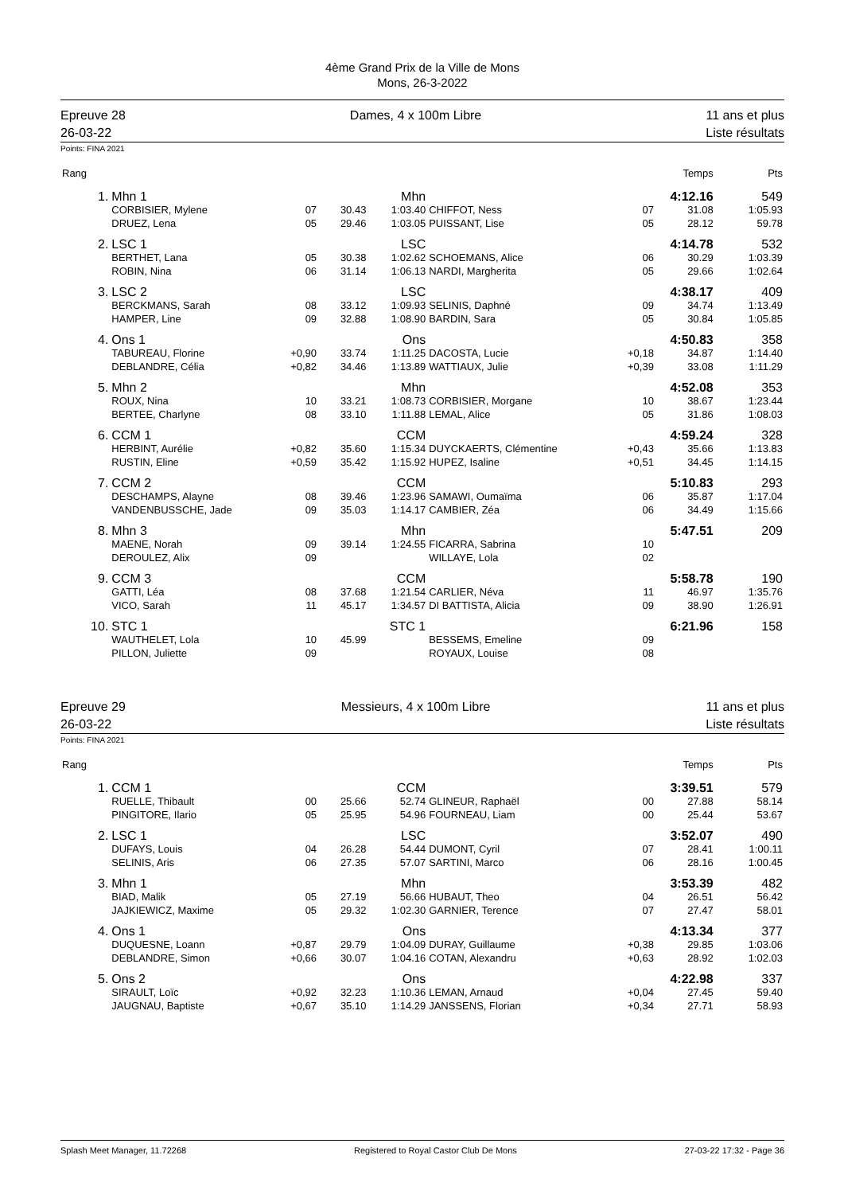4ème Grand Prix de la Ville de Mons
Mons, 26-3-2022
Epreuve 28
26-03-22
Dames, 4 x 100m Libre 11 ans et plus
Liste résultats
Points: FINA 2021
| Rang | | | | | | | Temps | Pts |
| --- | --- | --- | --- | --- | --- | --- | --- | --- |
| 1. | Mhn 1 | | | Mhn | | | 4:12.16 | 549 |
| | CORBISIER, Mylene | 07 | 30.43 | 1:03.40 | CHIFFOT, Ness | 07 | 31.08 | 1:05.93 |
| | DRUEZ, Lena | 05 | 29.46 | 1:03.05 | PUISSANT, Lise | 05 | 28.12 | 59.78 |
| 2. | LSC 1 | | | LSC | | | 4:14.78 | 532 |
| | BERTHET, Lana | 05 | 30.38 | 1:02.62 | SCHOEMANS, Alice | 06 | 30.29 | 1:03.39 |
| | ROBIN, Nina | 06 | 31.14 | 1:06.13 | NARDI, Margherita | 05 | 29.66 | 1:02.64 |
| 3. | LSC 2 | | | LSC | | | 4:38.17 | 409 |
| | BERCKMANS, Sarah | 08 | 33.12 | 1:09.93 | SELINIS, Daphné | 09 | 34.74 | 1:13.49 |
| | HAMPER, Line | 09 | 32.88 | 1:08.90 | BARDIN, Sara | 05 | 30.84 | 1:05.85 |
| 4. | Ons 1 | | | Ons | | | 4:50.83 | 358 |
| | TABUREAU, Florine | +0,90 | 33.74 | 1:11.25 | DACOSTA, Lucie | +0,18 | 34.87 | 1:14.40 |
| | DEBLANDRE, Célia | +0,82 | 34.46 | 1:13.89 | WATTIAUX, Julie | +0,39 | 33.08 | 1:11.29 |
| 5. | Mhn 2 | | | Mhn | | | 4:52.08 | 353 |
| | ROUX, Nina | 10 | 33.21 | 1:08.73 | CORBISIER, Morgane | 10 | 38.67 | 1:23.44 |
| | BERTEE, Charlyne | 08 | 33.10 | 1:11.88 | LEMAL, Alice | 05 | 31.86 | 1:08.03 |
| 6. | CCM 1 | | | CCM | | | 4:59.24 | 328 |
| | HERBINT, Aurélie | +0,82 | 35.60 | 1:15.34 | DUYCKAERTS, Clémentine | +0,43 | 35.66 | 1:13.83 |
| | RUSTIN, Eline | +0,59 | 35.42 | 1:15.92 | HUPEZ, Isaline | +0,51 | 34.45 | 1:14.15 |
| 7. | CCM 2 | | | CCM | | | 5:10.83 | 293 |
| | DESCHAMPS, Alayne | 08 | 39.46 | 1:23.96 | SAMAWI, Oumaïma | 06 | 35.87 | 1:17.04 |
| | VANDENBUSSCHE, Jade | 09 | 35.03 | 1:14.17 | CAMBIER, Zéa | 06 | 34.49 | 1:15.66 |
| 8. | Mhn 3 | | | Mhn | | | 5:47.51 | 209 |
| | MAENE, Norah | 09 | 39.14 | 1:24.55 | FICARRA, Sabrina | 10 | | |
| | DEROULEZ, Alix | 09 | | | WILLAYE, Lola | 02 | | |
| 9. | CCM 3 | | | CCM | | | 5:58.78 | 190 |
| | GATTI, Léa | 08 | 37.68 | 1:21.54 | CARLIER, Néva | 11 | 46.97 | 1:35.76 |
| | VICO, Sarah | 11 | 45.17 | 1:34.57 | DI BATTISTA, Alicia | 09 | 38.90 | 1:26.91 |
| 10. | STC 1 | | | STC 1 | | | 6:21.96 | 158 |
| | WAUTHELET, Lola | 10 | 45.99 | | BESSEMS, Emeline | 09 | | |
| | PILLON, Juliette | 09 | | | ROYAUX, Louise | 08 | | |
Epreuve 29
26-03-22
Messieurs, 4 x 100m Libre 11 ans et plus
Liste résultats
Points: FINA 2021
| Rang | | | | | | | Temps | Pts |
| --- | --- | --- | --- | --- | --- | --- | --- | --- |
| 1. | CCM 1 | | | CCM | | | 3:39.51 | 579 |
| | RUELLE, Thibault | 00 | 25.66 | 52.74 | GLINEUR, Raphaël | 00 | 27.88 | 58.14 |
| | PINGITORE, Ilario | 05 | 25.95 | 54.96 | FOURNEAU, Liam | 00 | 25.44 | 53.67 |
| 2. | LSC 1 | | | LSC | | | 3:52.07 | 490 |
| | DUFAYS, Louis | 04 | 26.28 | 54.44 | DUMONT, Cyril | 07 | 28.41 | 1:00.11 |
| | SELINIS, Aris | 06 | 27.35 | 57.07 | SARTINI, Marco | 06 | 28.16 | 1:00.45 |
| 3. | Mhn 1 | | | Mhn | | | 3:53.39 | 482 |
| | BIAD, Malik | 05 | 27.19 | 56.66 | HUBAUT, Theo | 04 | 26.51 | 56.42 |
| | JAJKIEWICZ, Maxime | 05 | 29.32 | 1:02.30 | GARNIER, Terence | 07 | 27.47 | 58.01 |
| 4. | Ons 1 | | | Ons | | | 4:13.34 | 377 |
| | DUQUESNE, Loann | +0,87 | 29.79 | 1:04.09 | DURAY, Guillaume | +0,38 | 29.85 | 1:03.06 |
| | DEBLANDRE, Simon | +0,66 | 30.07 | 1:04.16 | COTAN, Alexandru | +0,63 | 28.92 | 1:02.03 |
| 5. | Ons 2 | | | Ons | | | 4:22.98 | 337 |
| | SIRAULT, Loïc | +0,92 | 32.23 | 1:10.36 | LEMAN, Arnaud | +0,04 | 27.45 | 59.40 |
| | JAUGNAU, Baptiste | +0,67 | 35.10 | 1:14.29 | JANSSENS, Florian | +0,34 | 27.71 | 58.93 |
Splash Meet Manager, 11.72268 Registered to Royal Castor Club De Mons 27-03-22 17:32 - Page 36